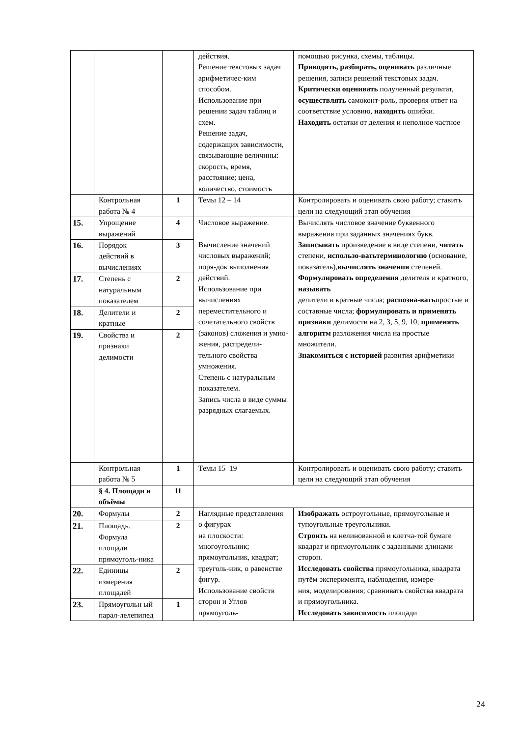| | | | действия. Решение текстовых задач арифметичес-ким способом. Использование при решении задач таблиц и схем. Решение задач, содержащих зависимости, связывающие величины: скорость, время, расстояние; цена, количество, стоимость | помощью рисунка, схемы, таблицы. Приводить, разбирать, оценивать различные решения, записи решений текстовых задач. Критически оценивать полученный результат, осуществлять самоконт-роль, проверяя ответ на соответствие условию, находить ошибки. Находить остатки от деления и неполное частное |
| | Контрольная работа № 4 | 1 | Темы 12 – 14 | Контролировать и оценивать свою работу; ставить цели на следующий этап обучения |
| 15. | Упрощение выражений | 4 | Числовое выражение. Вычисление значений числовых выражений; поря-док выполнения действий. Использование при вычислениях переместительного и сочетательного свойств (законов) сложения и умно-жения, распредели-тельного свойства умножения. Степень с натуральным показателем. Запись числа в виде суммы разрядных слагаемых. | Вычислять числовое значение буквенного выражения при заданных значениях букв. Записывать произведение в виде степени, читать степени, использо-ватьтерминологию (основание, показатель), вычислять значения степеней. Формулировать определения делителя и кратного, называть делители и кратные числа; распозна-вать простые и составные числа; формулировать и применять признаки делимости на 2, 3, 5, 9, 10; применять алгоритм разложения числа на простые множители. Знакомиться с историей развития арифметики |
| 16. | Порядок действий в вычислениях | 3 | | |
| 17. | Степень с натуральным показателем | 2 | | |
| 18. | Делители и кратные | 2 | | |
| 19. | Свойства и признаки делимости | 2 | | |
| | Контрольная работа № 5 | 1 | Темы 15–19 | Контролировать и оценивать свою работу; ставить цели на следующий этап обучения |
| | § 4. Площади и объёмы | 11 | | |
| 20. | Формулы | 2 | Наглядные представления о фигурах на плоскости: многоугольник; прямоугольник, квадрат; треуголь-ник, о равенстве фигур. Использование свойств сторон и Углов прямоуголь- | Изображать остроугольные, прямоугольные и тупоугольные треугольники. Строить на нелинованной и клетча-той бумаге квадрат и прямоугольник с заданными длинами сторон. Исследовать свойства прямоугольника, квадрата путём эксперимента, наблюдения, измере- ния, моделирования; сравнивать свойства квадрата и прямоугольника. Исследовать зависимость площади |
| 21. | Площадь. Формула площади прямоуголь-ника | 2 | | |
| 22. | Единицы измерения площадей | 2 | | |
| 23. | Прямоугольн ый парал-лелепипед | 1 | | |
24